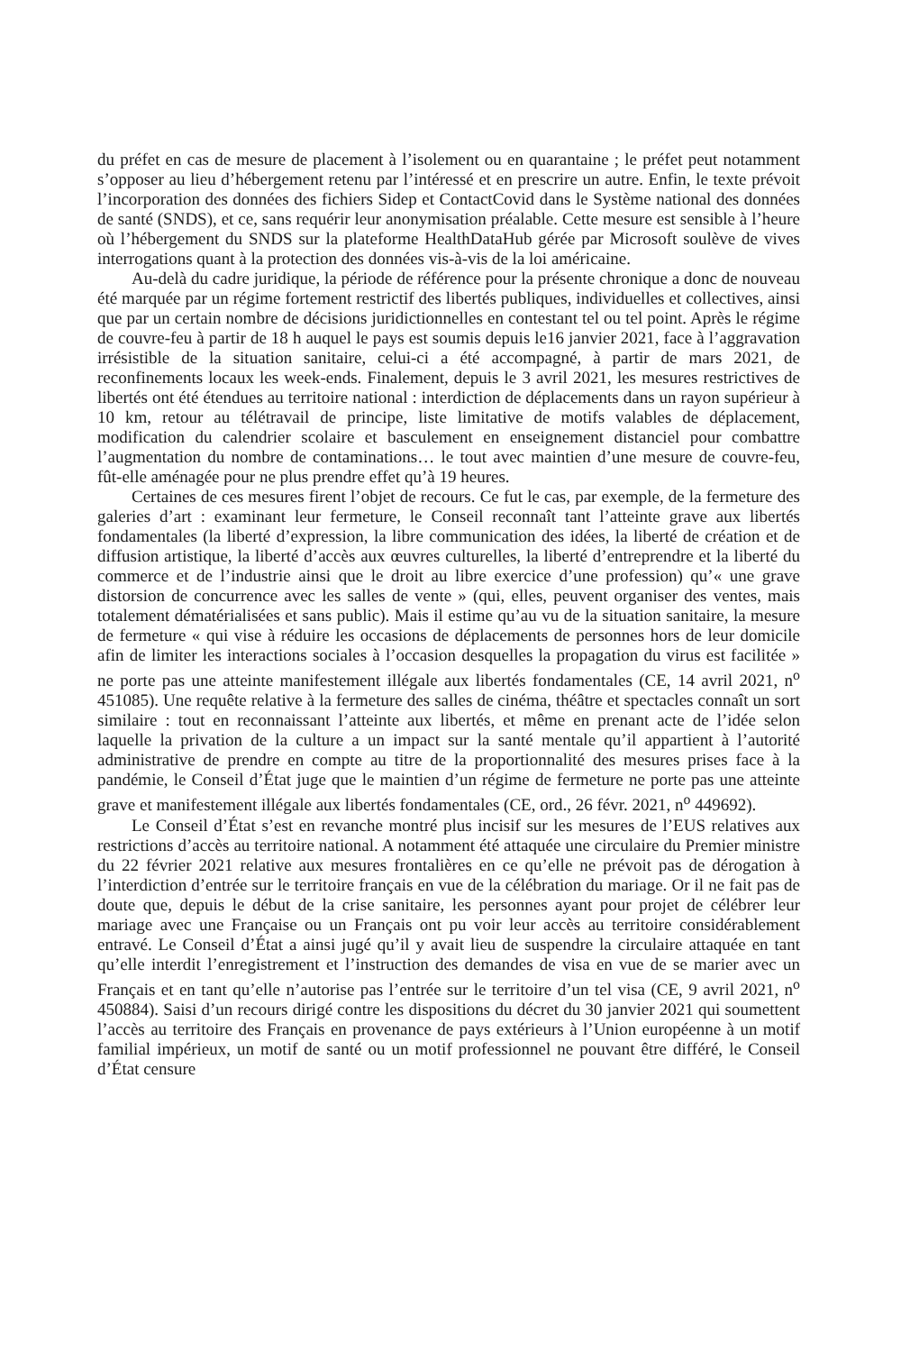du préfet en cas de mesure de placement à l’isolement ou en quarantaine ; le préfet peut notamment s’opposer au lieu d’hébergement retenu par l’intéressé et en prescrire un autre. Enfin, le texte prévoit l’incorporation des données des fichiers Sidep et ContactCovid dans le Système national des données de santé (SNDS), et ce, sans requérir leur anonymisation préalable. Cette mesure est sensible à l’heure où l’hébergement du SNDS sur la plateforme HealthDataHub gérée par Microsoft soulève de vives interrogations quant à la protection des données vis-à-vis de la loi américaine.
Au-delà du cadre juridique, la période de référence pour la présente chronique a donc de nouveau été marquée par un régime fortement restrictif des libertés publiques, individuelles et collectives, ainsi que par un certain nombre de décisions juridictionnelles en contestant tel ou tel point. Après le régime de couvre-feu à partir de 18 h auquel le pays est soumis depuis le16 janvier 2021, face à l’aggravation irrésistible de la situation sanitaire, celui-ci a été accompagné, à partir de mars 2021, de reconfinements locaux les week-ends. Finalement, depuis le 3 avril 2021, les mesures restrictives de libertés ont été étendues au territoire national : interdiction de déplacements dans un rayon supérieur à 10 km, retour au télétravail de principe, liste limitative de motifs valables de déplacement, modification du calendrier scolaire et basculement en enseignement distanciel pour combattre l’augmentation du nombre de contaminations… le tout avec maintien d’une mesure de couvre-feu, fût-elle aménagée pour ne plus prendre effet qu’à 19 heures.
Certaines de ces mesures firent l’objet de recours. Ce fut le cas, par exemple, de la fermeture des galeries d’art : examinant leur fermeture, le Conseil reconnaît tant l’atteinte grave aux libertés fondamentales (la liberté d’expression, la libre communication des idées, la liberté de création et de diffusion artistique, la liberté d’accès aux œuvres culturelles, la liberté d’entreprendre et la liberté du commerce et de l’industrie ainsi que le droit au libre exercice d’une profession) qu’« une grave distorsion de concurrence avec les salles de vente » (qui, elles, peuvent organiser des ventes, mais totalement dématérialisées et sans public). Mais il estime qu’au vu de la situation sanitaire, la mesure de fermeture « qui vise à réduire les occasions de déplacements de personnes hors de leur domicile afin de limiter les interactions sociales à l’occasion desquelles la propagation du virus est facilitée » ne porte pas une atteinte manifestement illégale aux libertés fondamentales (CE, 14 avril 2021, n<sup>o</sup> 451085). Une requête relative à la fermeture des salles de cinéma, théâtre et spectacles connaît un sort similaire : tout en reconnaissant l’atteinte aux libertés, et même en prenant acte de l’idée selon laquelle la privation de la culture a un impact sur la santé mentale qu’il appartient à l’autorité administrative de prendre en compte au titre de la proportionnalité des mesures prises face à la pandémie, le Conseil d’État juge que le maintien d’un régime de fermeture ne porte pas une atteinte grave et manifestement illégale aux libertés fondamentales (CE, ord., 26 févr. 2021, n<sup>o</sup> 449692).
Le Conseil d’État s’est en revanche montré plus incisif sur les mesures de l’EUS relatives aux restrictions d’accès au territoire national. A notamment été attaquée une circulaire du Premier ministre du 22 février 2021 relative aux mesures frontalières en ce qu’elle ne prévoit pas de dérogation à l’interdiction d’entrée sur le territoire français en vue de la célébration du mariage. Or il ne fait pas de doute que, depuis le début de la crise sanitaire, les personnes ayant pour projet de célébrer leur mariage avec une Française ou un Français ont pu voir leur accès au territoire considérablement entravé. Le Conseil d’État a ainsi jugé qu’il y avait lieu de suspendre la circulaire attaquée en tant qu’elle interdit l’enregistrement et l’instruction des demandes de visa en vue de se marier avec un Français et en tant qu’elle n’autorise pas l’entrée sur le territoire d’un tel visa (CE, 9 avril 2021, n<sup>o</sup> 450884). Saisi d’un recours dirigé contre les dispositions du décret du 30 janvier 2021 qui soumettent l’accès au territoire des Français en provenance de pays extérieurs à l’Union européenne à un motif familial impérieux, un motif de santé ou un motif professionnel ne pouvant être différé, le Conseil d’État censure